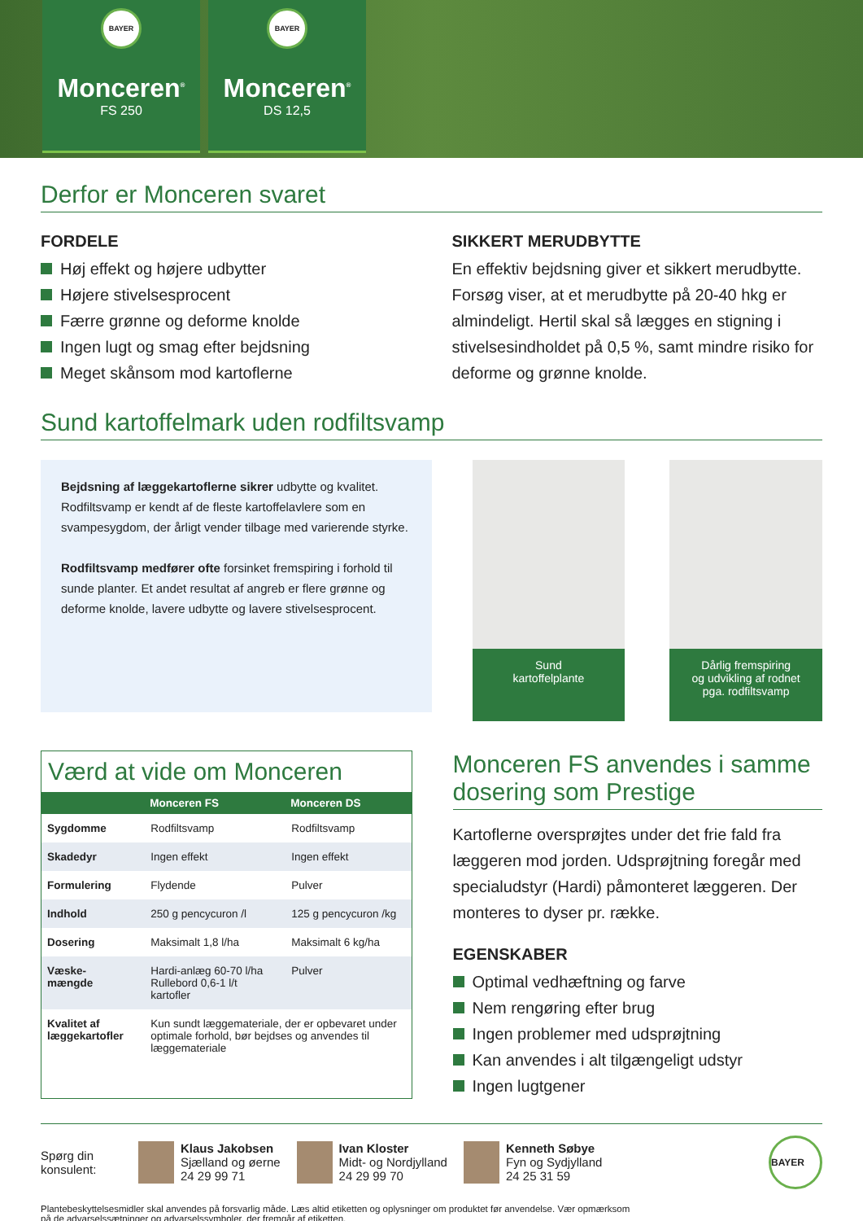BAYER
Monceren<sup>®</sup>
FS 250
BAYER
Monceren<sup>®</sup>
DS 12,5
Derfor er Monceren svaret
FORDELE
Høj effekt og højere udbytter
Højere stivelsesprocent
Færre grønne og deforme knolde
Ingen lugt og smag efter bejdsning
Meget skånsom mod kartoflerne
SIKKERT MERUDBYTTE
En effektiv bejdsning giver et sikkert merudbytte. Forsøg viser, at et merudbytte på 20-40 hkg er almindeligt. Hertil skal så lægges en stigning i stivelsesindholdet på 0,5 %, samt mindre risiko for deforme og grønne knolde.
Sund kartoffelmark uden rodfiltsvamp
Bejdsning af læggekartoflerne sikrer udbytte og kvalitet. Rodfiltsvamp er kendt af de fleste kartof­felavlere som en svampesygdom, der årligt vender tilbage med varierende styrke.
Rodfiltsvamp medfører ofte forsinket fremspiring i forhold til sunde planter. Et andet resultat af angreb er flere grønne og deforme knolde, lavere udbytte og lavere stivelsesprocent.
Sund
kartoffelplante
Dårlig fremspiring
og udvikling af rodnet
pga. rodfiltsvamp
Værd at vide om Monceren
| | Monceren FS | Monceren DS |
| --- | --- | --- |
| Sygdomme | Rodfiltsvamp | Rodfiltsvamp |
| Skadedyr | Ingen effekt | Ingen effekt |
| Formulering | Flydende | Pulver |
| Indhold | 250 g pencycuron /l | 125 g pencycuron /kg |
| Dosering | Maksimalt 1,8 l/ha | Maksimalt 6 kg/ha |
| Væske- mængde | Hardi-anlæg 60-70 l/ha Rullebord 0,6-1 l/t kartofler | Pulver |
| Kvalitet af læggekartofler | Kun sundt læggemateriale, der er opbevaret under optimale forhold, bør bejdses og anvendes til læggemateriale | |
Monceren FS anvendes i samme dosering som Prestige
Kartoflerne oversprøjtes under det frie fald fra læggeren mod jorden. Udsprøjtning foregår med specialudstyr (Hardi) påmonteret læggeren. Der monteres to dyser pr. række.
EGENSKABER
Optimal vedhæftning og farve
Nem rengøring efter brug
Ingen problemer med udsprøjtning
Kan anvendes i alt tilgængeligt udstyr
Ingen lugtgener
Spørg din konsulent:
Klaus Jakobsen
Sjælland og øerne
24 29 99 71
Ivan Kloster
Midt- og Nordjylland
24 29 99 70
Kenneth Søbye
Fyn og Sydjylland
24 25 31 59
BAYER
Plantebeskyttelsesmidler skal anvendes på forsvarlig måde. Læs altid etiketten og oplysninger om produktet før anvendelse. Vær opmærksom
på de advarselssætninger og advarselssymboler, der fremgår af etiketten.